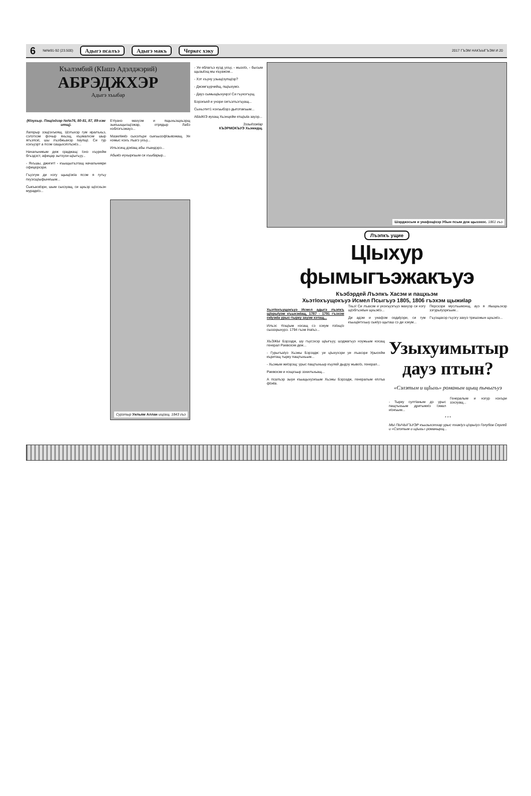6 №№91-92 (23.500) Адыгэ псалъэ Адыгэ макъ Черкес хэку 2017 ГЪЭМ НАКЪЫГЪЭМ И 20
Къалэмбий (КIашэ Адэлджэрий)
АБРЭДЖХЭР
Адыгэ хъыбар
(КIэухыр. ПэщIэдзэр №№76, 80-81, 87, 89-хэм итщ).
Лагерыр зэщIэхъеящ. Шэтыхэр гум иралъхьэ, сэлэтхэм фочыр яхьэщ, къумалхэм шыр ягъэпскI, шы лъэбжьанэр паупщI. Си гур хэхъуэрт а псом сащыхэплъэкIэ...
Начальникым деж сраджащ: Iэнэ хъурейм бгъэдэст, афицар зытхухи щIыгъуу...
- Яхъшы, джигит! - къыщылъэтащ начальникри офицерхэри.
Гъуэгум ди нэгу щыщIэкIа псом я гугъу пхуэсщIыфынкъым...
Сыкъаскlэри, шым сыхэуащ, си щхьэр щIэсхьэн мурадкIэ...
ЕтIуанэ махуэм и пщыхьэщхьэрщ зыкъыщысщIэжар, отрядыр Лабэ нэблэгъэжауэ...
Мазилlикlэ сыхэлъри сыкъызэфlзывэжащ. Уи нэмыс нэхъ лъагэ ухъу...
Илъэсищ дэкIащ абы лъандэрэ...
Абыкlэ иухыркъым си хъыбарыр...
Сурэтыр Уильям Аллан ищIащ. 1843 гъэ
- Уи еблагъэ куэд ухъу, - жызоlэ, - бысым щызыlэщ мы къуажэм...
- Хэт хъуну узыщIэупщIэр?
- Джэмгъурчийщ, пщIыхумэ.
- Дауэ сымыщIыхунрэ! Си гъунэгъущ.
Бэрэкъей и унэри сигъэлъэгъуащ...
Сыхьэтит1 нэхъыбэрэ дыпэтакъым...
АБЫКIЭ иухащ Хьэнцейм етщIыlа зауэр...
Зэзыдзэкlар
КЪЭРМОКЪУЭ Хьэмидщ.
Шэрджэсым и унафэщIхэр Убын псым деж щызэхос. 1861 гъэ
Лъэпкъ ущие
ЦIыхур фымыгъэжакъуэ
Къэбэрдей Лъэпкъ Хасэм и пащхьэм
ХьэтIохъущокъуэ Исмел Псыгъуэ 1805, 1806 гъэхэм щыжиIар
ХьэтIохъущокъуэ Исмел адыгэ лъэпкъ щIэрыIуэм къыхэкIащ, 1787 - 1791 гъэхэм екIуэкIа урыс-тыркy зауэм хэтащ...
Илъэс тlощIым нэсащ сэ хэкум пэlэщIэ сыззэрыхурэ. 1794 гъэм IпаIъэ...
Тхьэ! Си лъахэм и унэхъуэгъуэ махуэр си нэгу щIэбгъэкIын щхьэкIэ...
Ди адэм и унафэм седаlуэри, си гум къыщIитхъыу сыкIуэ щыташ сэ ди хэкум...
Персхэри муслъымэнщ, ауэ я лlыщхьэхэр зэгурыIуэркъым...
Гъуэщахэр гъуэгу захуэ тришэжын щхьэкIэ...
ХЬЭЖЫ Бэрэздж, шу гъусэхэр щIыгъуу, шэджагъуэ нэужьым нэсащ генерал Раевскэм деж...
- ГурыгъаIуэ Хьэжы Бэрэздж: уи цIыхухэри уи лъахэри Урысейм къритащ тыркy пащтыхьым...
- Хьэжым жиIэрэщ: урыс пащтыхьыр къулей дыдэу жывоlэ, генерал...
Раевскэм и нэщхъыр зэхилъхьащ...
А псалъэр зыуи къыщыхуэкъым Хьэжы Бэрэздж, генералым еплъа фlэкlа.
Узыхуимытыр дауэ птын?
«Сэлэтым и щIыхь» романым щыщ пычыгъуэ
- Тыркy султIаным дэ урыс пащтыхьым дритыжкIэ Iэмал иIэкъым...
Генералым и нэгур нэхъри зэхэуащ...
* * *
МЫ ПЫЧЫГЪУЭР къызыхэтхар урыс тхакIуэ цIэрыIуэ Голубов Сергей и «Сэлэтым и щIыхь» романырщ...